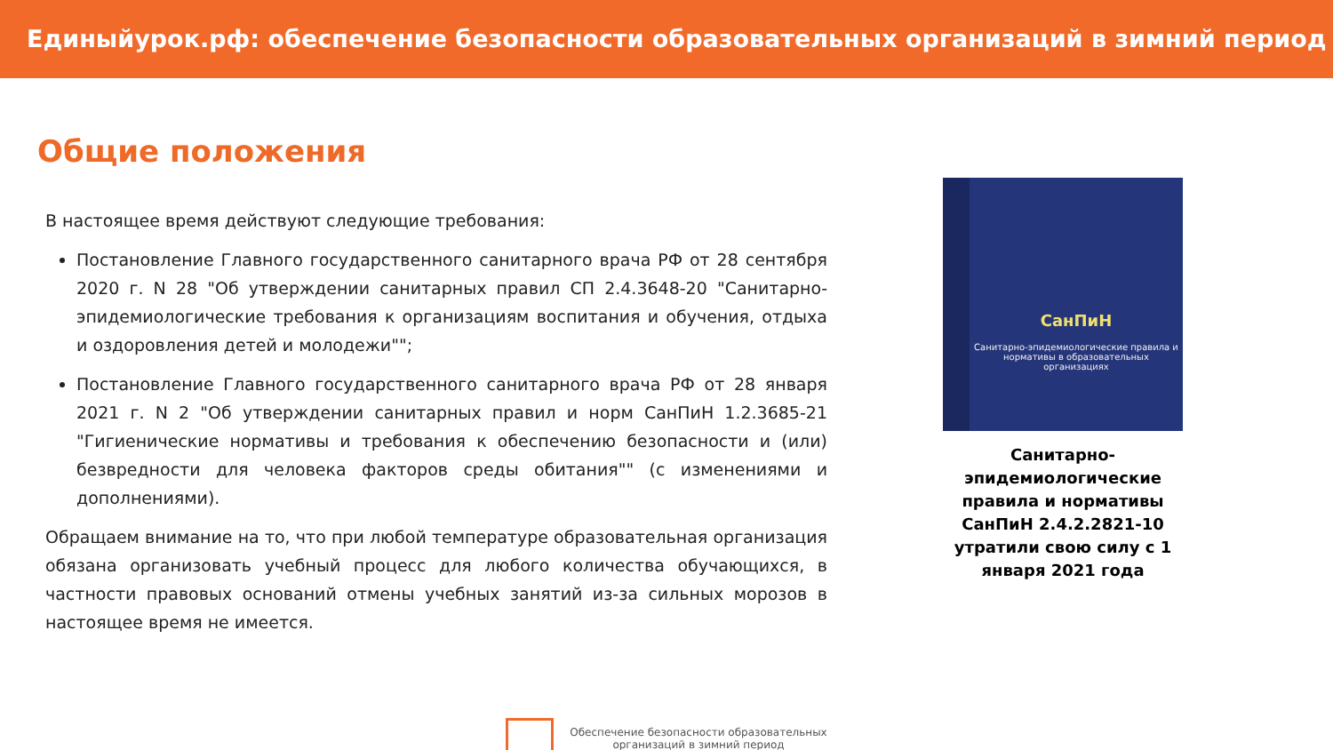Единыйурок.рф: обеспечение безопасности образовательных организаций в зимний период
Общие положения
В настоящее время действуют следующие требования:
Постановление Главного государственного санитарного врача РФ от 28 сентября 2020 г. N 28 "Об утверждении санитарных правил СП 2.4.3648-20 "Санитарно-эпидемиологические требования к организациям воспитания и обучения, отдыха и оздоровления детей и молодежи"";
Постановление Главного государственного санитарного врача РФ от 28 января 2021 г. N 2 "Об утверждении санитарных правил и норм СанПиН 1.2.3685-21 "Гигиенические нормативы и требования к обеспечению безопасности и (или) безвредности для человека факторов среды обитания"" (с изменениями и дополнениями).
Обращаем внимание на то, что при любой температуре образовательная организация обязана организовать учебный процесс для любого количества обучающихся, в частности правовых оснований отмены учебных занятий из-за сильных морозов в настоящее время не имеется.
СанПиН
Санитарно-эпидемиологические правила и нормативы в образовательных организациях
Санитарно-эпидемиологические правила и нормативы СанПиН 2.4.2.2821-10 утратили свою силу с 1 января 2021 года
Обеспечение безопасности образовательных
организаций в зимний период